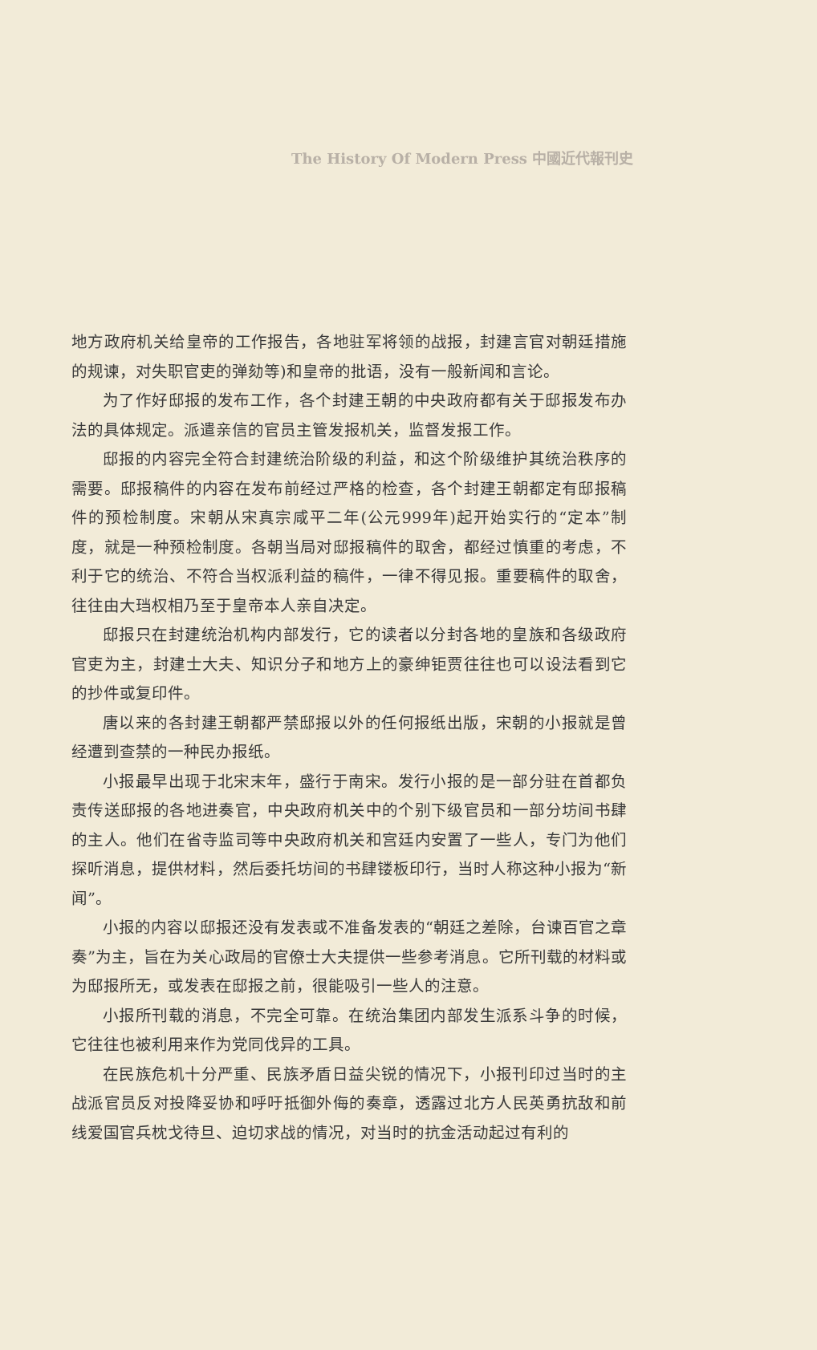The History Of Modern Press 中國近代報刊史
地方政府机关给皇帝的工作报告，各地驻军将领的战报，封建言官对朝廷措施的规谏，对失职官吏的弹劾等)和皇帝的批语，没有一般新闻和言论。
为了作好邸报的发布工作，各个封建王朝的中央政府都有关于邸报发布办法的具体规定。派遣亲信的官员主管发报机关，监督发报工作。
邸报的内容完全符合封建统治阶级的利益，和这个阶级维护其统治秩序的需要。邸报稿件的内容在发布前经过严格的检查，各个封建王朝都定有邸报稿件的预检制度。宋朝从宋真宗咸平二年(公元999年)起开始实行的“定本”制度，就是一种预检制度。各朝当局对邸报稿件的取舍，都经过慎重的考虑，不利于它的统治、不符合当权派利益的稿件，一律不得见报。重要稿件的取舍，往往由大珰权相乃至于皇帝本人亲自决定。
邸报只在封建统治机构内部发行，它的读者以分封各地的皇族和各级政府官吏为主，封建士大夫、知识分子和地方上的豪绅钜贾往往也可以设法看到它的抄件或复印件。
唐以来的各封建王朝都严禁邸报以外的任何报纸出版，宋朝的小报就是曾经遭到查禁的一种民办报纸。
小报最早出现于北宋末年，盛行于南宋。发行小报的是一部分驻在首都负责传送邸报的各地进奏官，中央政府机关中的个别下级官员和一部分坊间书肆的主人。他们在省寺监司等中央政府机关和宫廷内安置了一些人，专门为他们探听消息，提供材料，然后委托坊间的书肆镂板印行，当时人称这种小报为“新闻”。
小报的内容以邸报还没有发表或不准备发表的“朝廷之差除，台谏百官之章奏”为主，旨在为关心政局的官僚士大夫提供一些参考消息。它所刊载的材料或为邸报所无，或发表在邸报之前，很能吸引一些人的注意。
小报所刊载的消息，不完全可靠。在统治集团内部发生派系斗争的时候，它往往也被利用来作为党同伐异的工具。
在民族危机十分严重、民族矛盾日益尖锐的情况下，小报刊印过当时的主战派官员反对投降妥协和呼吁抵御外侮的奏章，透露过北方人民英勇抗敌和前线爱国官兵枕戈待旦、迫切求战的情况，对当时的抗金活动起过有利的